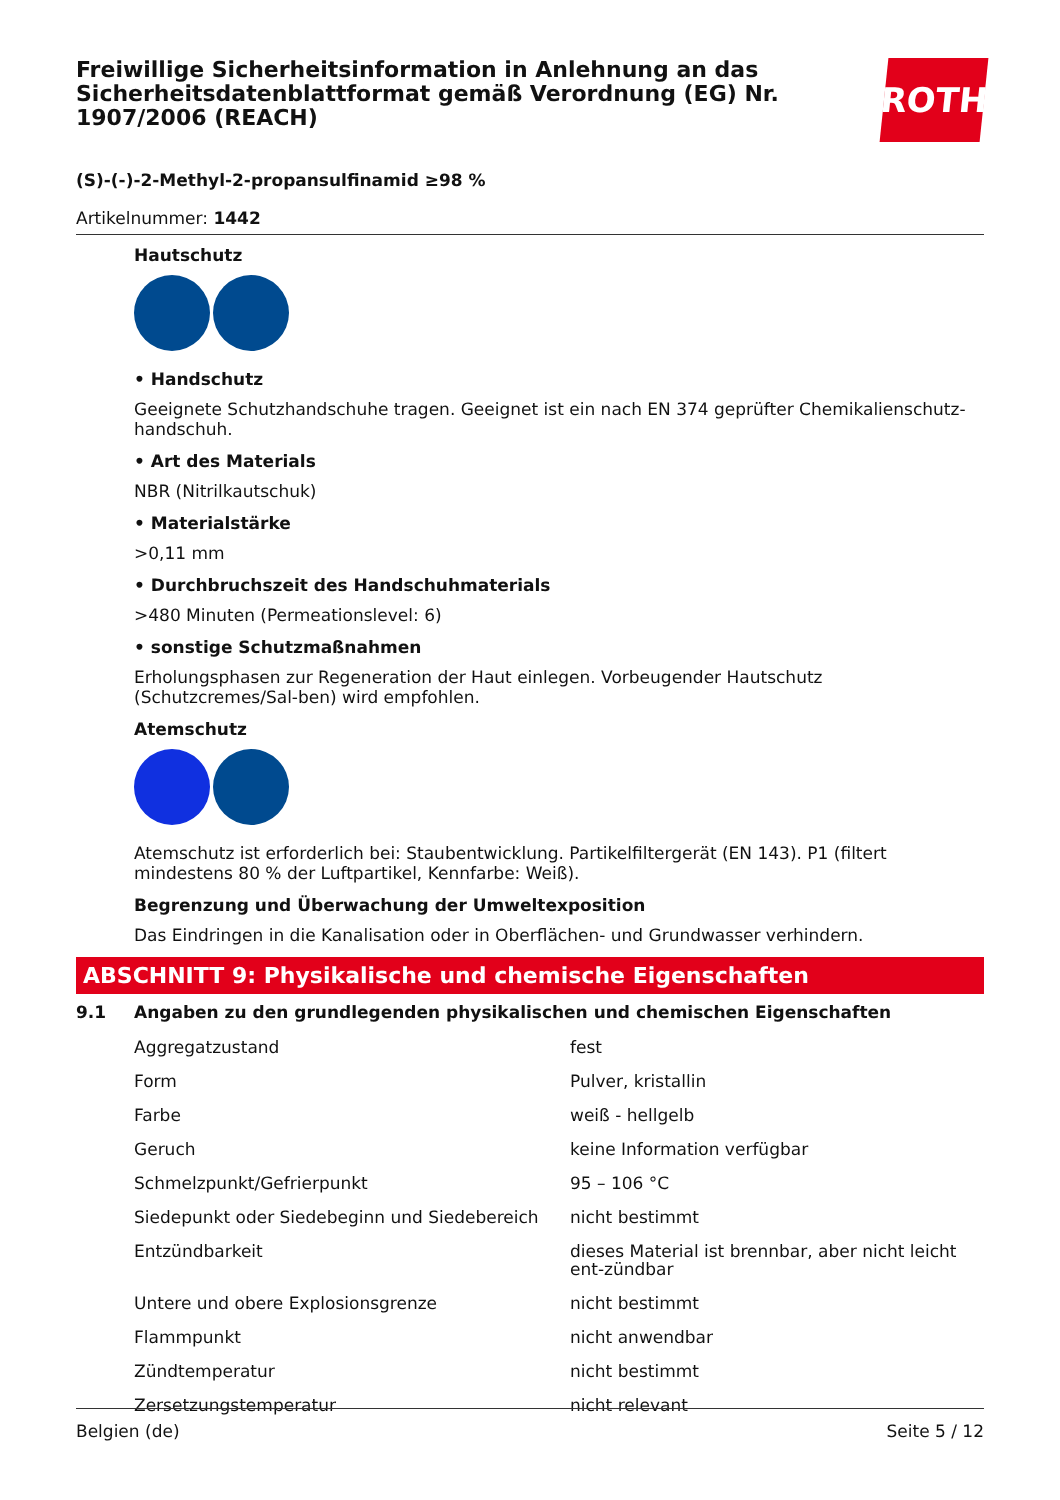Freiwillige Sicherheitsinformation in Anlehnung an das Sicherheitsdatenblattformat gemäß Verordnung (EG) Nr. 1907/2006 (REACH)
ROTH
(S)-(-)-2-Methyl-2-propansulfinamid ≥98 %
Artikelnummer: 1442
Hautschutz
• Handschutz
Geeignete Schutzhandschuhe tragen. Geeignet ist ein nach EN 374 geprüfter Chemikalienschutz-handschuh.
• Art des Materials
NBR (Nitrilkautschuk)
• Materialstärke
>0,11 mm
• Durchbruchszeit des Handschuhmaterials
>480 Minuten (Permeationslevel: 6)
• sonstige Schutzmaßnahmen
Erholungsphasen zur Regeneration der Haut einlegen. Vorbeugender Hautschutz (Schutzcremes/Sal-ben) wird empfohlen.
Atemschutz
Atemschutz ist erforderlich bei: Staubentwicklung. Partikelfiltergerät (EN 143). P1 (filtert mindestens 80 % der Luftpartikel, Kennfarbe: Weiß).
Begrenzung und Überwachung der Umweltexposition
Das Eindringen in die Kanalisation oder in Oberflächen- und Grundwasser verhindern.
ABSCHNITT 9: Physikalische und chemische Eigenschaften
9.1 Angaben zu den grundlegenden physikalischen und chemischen Eigenschaften
| Aggregatzustand | fest |
| Form | Pulver, kristallin |
| Farbe | weiß - hellgelb |
| Geruch | keine Information verfügbar |
| Schmelzpunkt/Gefrierpunkt | 95 – 106 °C |
| Siedepunkt oder Siedebeginn und Siedebereich | nicht bestimmt |
| Entzündbarkeit | dieses Material ist brennbar, aber nicht leicht ent-zündbar |
| Untere und obere Explosionsgrenze | nicht bestimmt |
| Flammpunkt | nicht anwendbar |
| Zündtemperatur | nicht bestimmt |
| Zersetzungstemperatur | nicht relevant |
Belgien (de) Seite 5 / 12